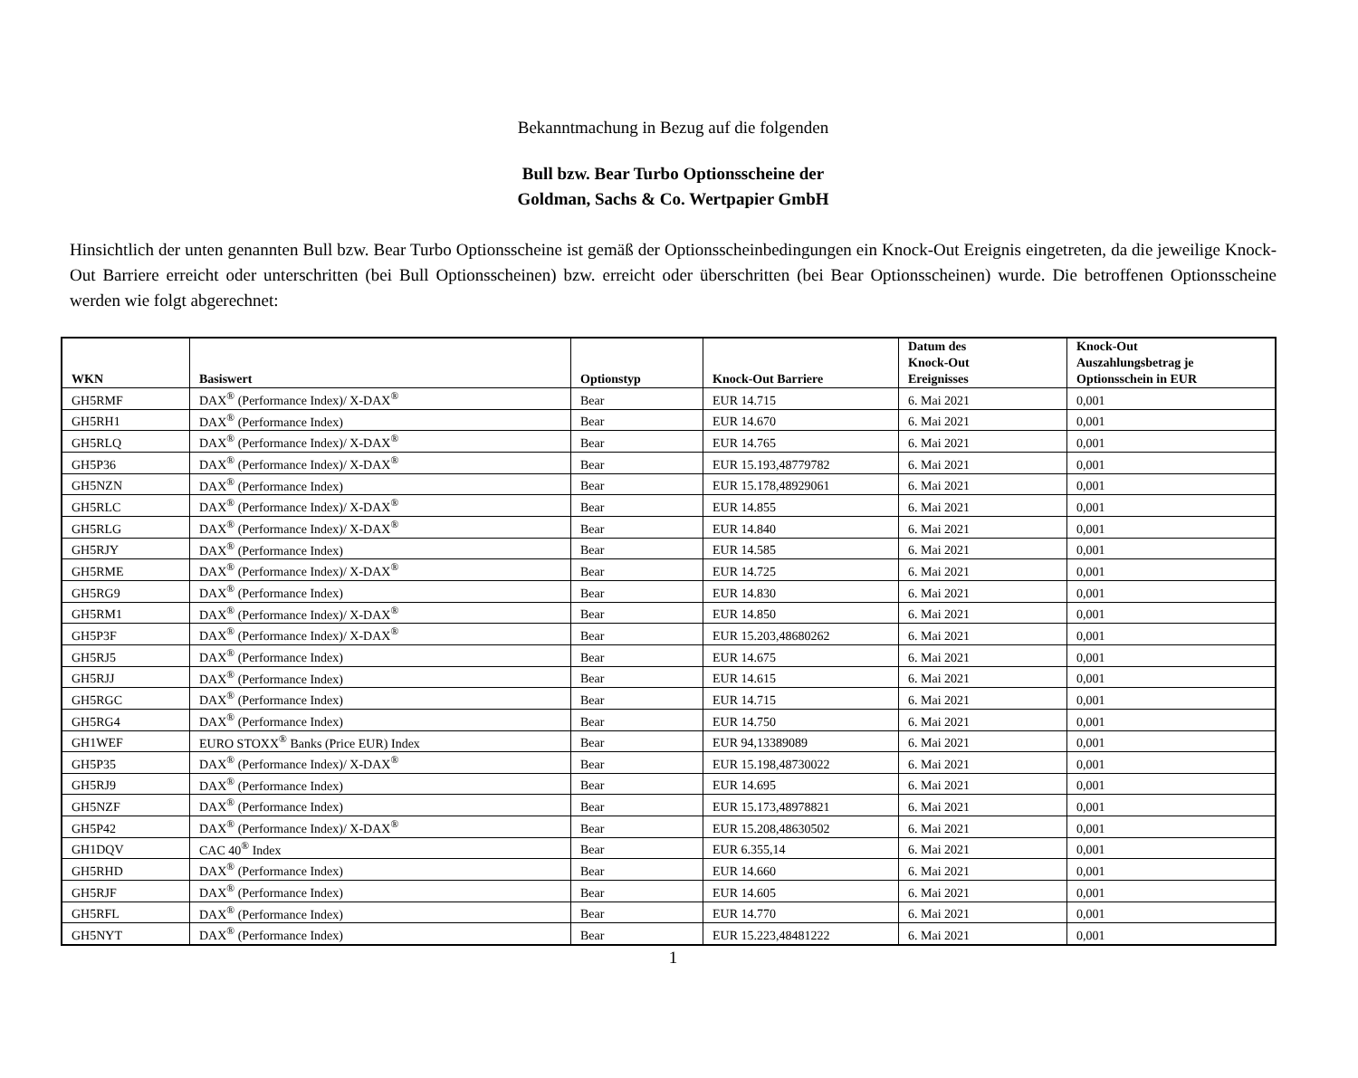Bekanntmachung in Bezug auf die folgenden
Bull bzw. Bear Turbo Optionsscheine der
Goldman, Sachs & Co. Wertpapier GmbH
Hinsichtlich der unten genannten Bull bzw. Bear Turbo Optionsscheine ist gemäß der Optionsscheinbedingungen ein Knock-Out Ereignis eingetreten, da die jeweilige Knock-Out Barriere erreicht oder unterschritten (bei Bull Optionsscheinen) bzw. erreicht oder überschritten (bei Bear Optionsscheinen) wurde. Die betroffenen Optionsscheine werden wie folgt abgerechnet:
| WKN | Basiswert | Optionstyp | Knock-Out Barriere | Datum des Knock-Out Ereignisses | Knock-Out Auszahlungsbetrag je Optionsschein in EUR |
| --- | --- | --- | --- | --- | --- |
| GH5RMF | DAX<sup>®</sup> (Performance Index)/ X-DAX<sup>®</sup> | Bear | EUR 14.715 | 6. Mai 2021 | 0,001 |
| GH5RH1 | DAX<sup>®</sup> (Performance Index) | Bear | EUR 14.670 | 6. Mai 2021 | 0,001 |
| GH5RLQ | DAX<sup>®</sup> (Performance Index)/ X-DAX<sup>®</sup> | Bear | EUR 14.765 | 6. Mai 2021 | 0,001 |
| GH5P36 | DAX<sup>®</sup> (Performance Index)/ X-DAX<sup>®</sup> | Bear | EUR 15.193,48779782 | 6. Mai 2021 | 0,001 |
| GH5NZN | DAX<sup>®</sup> (Performance Index) | Bear | EUR 15.178,48929061 | 6. Mai 2021 | 0,001 |
| GH5RLC | DAX<sup>®</sup> (Performance Index)/ X-DAX<sup>®</sup> | Bear | EUR 14.855 | 6. Mai 2021 | 0,001 |
| GH5RLG | DAX<sup>®</sup> (Performance Index)/ X-DAX<sup>®</sup> | Bear | EUR 14.840 | 6. Mai 2021 | 0,001 |
| GH5RJY | DAX<sup>®</sup> (Performance Index) | Bear | EUR 14.585 | 6. Mai 2021 | 0,001 |
| GH5RME | DAX<sup>®</sup> (Performance Index)/ X-DAX<sup>®</sup> | Bear | EUR 14.725 | 6. Mai 2021 | 0,001 |
| GH5RG9 | DAX<sup>®</sup> (Performance Index) | Bear | EUR 14.830 | 6. Mai 2021 | 0,001 |
| GH5RM1 | DAX<sup>®</sup> (Performance Index)/ X-DAX<sup>®</sup> | Bear | EUR 14.850 | 6. Mai 2021 | 0,001 |
| GH5P3F | DAX<sup>®</sup> (Performance Index)/ X-DAX<sup>®</sup> | Bear | EUR 15.203,48680262 | 6. Mai 2021 | 0,001 |
| GH5RJ5 | DAX<sup>®</sup> (Performance Index) | Bear | EUR 14.675 | 6. Mai 2021 | 0,001 |
| GH5RJJ | DAX<sup>®</sup> (Performance Index) | Bear | EUR 14.615 | 6. Mai 2021 | 0,001 |
| GH5RGC | DAX<sup>®</sup> (Performance Index) | Bear | EUR 14.715 | 6. Mai 2021 | 0,001 |
| GH5RG4 | DAX<sup>®</sup> (Performance Index) | Bear | EUR 14.750 | 6. Mai 2021 | 0,001 |
| GH1WEF | EURO STOXX<sup>®</sup> Banks (Price EUR) Index | Bear | EUR 94,13389089 | 6. Mai 2021 | 0,001 |
| GH5P35 | DAX<sup>®</sup> (Performance Index)/ X-DAX<sup>®</sup> | Bear | EUR 15.198,48730022 | 6. Mai 2021 | 0,001 |
| GH5RJ9 | DAX<sup>®</sup> (Performance Index) | Bear | EUR 14.695 | 6. Mai 2021 | 0,001 |
| GH5NZF | DAX<sup>®</sup> (Performance Index) | Bear | EUR 15.173,48978821 | 6. Mai 2021 | 0,001 |
| GH5P42 | DAX<sup>®</sup> (Performance Index)/ X-DAX<sup>®</sup> | Bear | EUR 15.208,48630502 | 6. Mai 2021 | 0,001 |
| GH1DQV | CAC 40<sup>®</sup> Index | Bear | EUR 6.355,14 | 6. Mai 2021 | 0,001 |
| GH5RHD | DAX<sup>®</sup> (Performance Index) | Bear | EUR 14.660 | 6. Mai 2021 | 0,001 |
| GH5RJF | DAX<sup>®</sup> (Performance Index) | Bear | EUR 14.605 | 6. Mai 2021 | 0,001 |
| GH5RFL | DAX<sup>®</sup> (Performance Index) | Bear | EUR 14.770 | 6. Mai 2021 | 0,001 |
| GH5NYT | DAX<sup>®</sup> (Performance Index) | Bear | EUR 15.223,48481222 | 6. Mai 2021 | 0,001 |
1